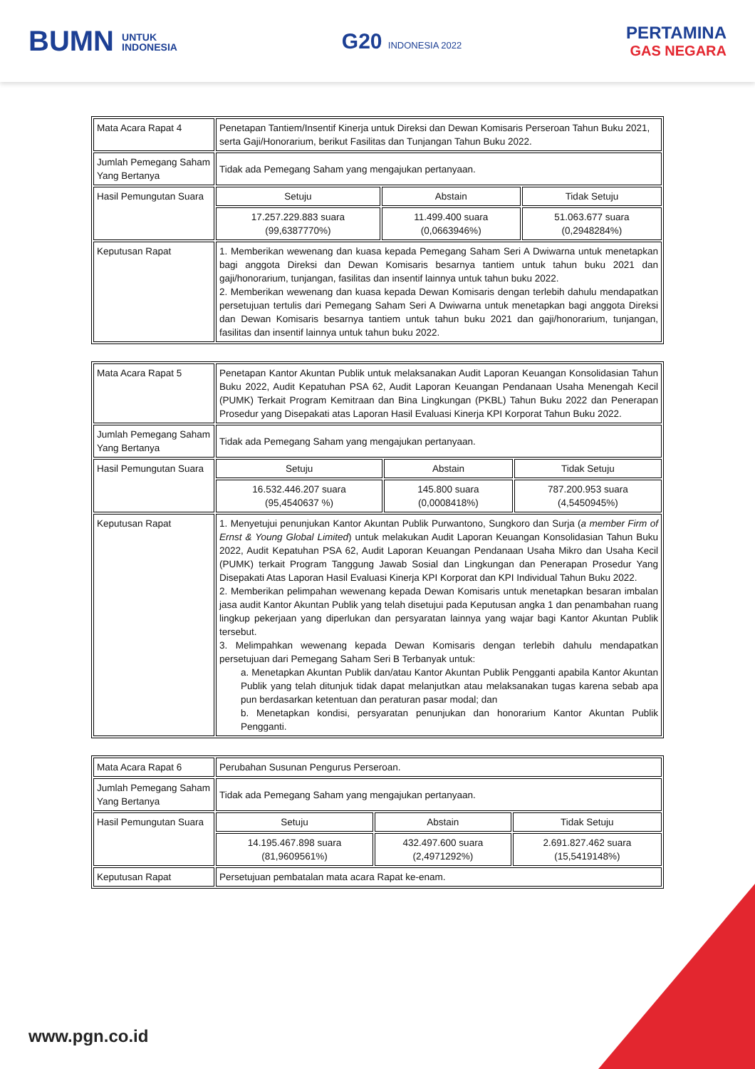BUMN UNTUK
INDONESIA
G20 INDONESIA 2022
PERTAMINA
GAS NEGARA
| Mata Acara Rapat 4 | Penetapan Tantiem/Insentif Kinerja untuk Direksi dan Dewan Komisaris Perseroan Tahun Buku 2021, serta Gaji/Honorarium, berikut Fasilitas dan Tunjangan Tahun Buku 2022. | | |
| Jumlah Pemegang Saham Yang Bertanya | Tidak ada Pemegang Saham yang mengajukan pertanyaan. | | |
| Hasil Pemungutan Suara | Setuju | Abstain | Tidak Setuju |
| | 17.257.229.883 suara (99,6387770%) | 11.499.400 suara (0,0663946%) | 51.063.677 suara (0,2948284%) |
| Keputusan Rapat | 1. Memberikan wewenang dan kuasa kepada Pemegang Saham Seri A Dwiwarna untuk menetapkan bagi anggota Direksi dan Dewan Komisaris besarnya tantiem untuk tahun buku 2021 dan gaji/honorarium, tunjangan, fasilitas dan insentif lainnya untuk tahun buku 2022. 2. Memberikan wewenang dan kuasa kepada Dewan Komisaris dengan terlebih dahulu mendapatkan persetujuan tertulis dari Pemegang Saham Seri A Dwiwarna untuk menetapkan bagi anggota Direksi dan Dewan Komisaris besarnya tantiem untuk tahun buku 2021 dan gaji/honorarium, tunjangan, fasilitas dan insentif lainnya untuk tahun buku 2022. | | |
| Mata Acara Rapat 5 | Penetapan Kantor Akuntan Publik untuk melaksanakan Audit Laporan Keuangan Konsolidasian Tahun Buku 2022, Audit Kepatuhan PSA 62, Audit Laporan Keuangan Pendanaan Usaha Menengah Kecil (PUMK) Terkait Program Kemitraan dan Bina Lingkungan (PKBL) Tahun Buku 2022 dan Penerapan Prosedur yang Disepakati atas Laporan Hasil Evaluasi Kinerja KPI Korporat Tahun Buku 2022. | | |
| Jumlah Pemegang Saham Yang Bertanya | Tidak ada Pemegang Saham yang mengajukan pertanyaan. | | |
| Hasil Pemungutan Suara | Setuju | Abstain | Tidak Setuju |
| | 16.532.446.207 suara (95,4540637 %) | 145.800 suara (0,0008418%) | 787.200.953 suara (4,5450945%) |
| Keputusan Rapat | 1. Menyetujui penunjukan Kantor Akuntan Publik Purwantono, Sungkoro dan Surja ( a member Firm of Ernst & Young Global Limited ) untuk melakukan Audit Laporan Keuangan Konsolidasian Tahun Buku 2022, Audit Kepatuhan PSA 62, Audit Laporan Keuangan Pendanaan Usaha Mikro dan Usaha Kecil (PUMK) terkait Program Tanggung Jawab Sosial dan Lingkungan dan Penerapan Prosedur Yang Disepakati Atas Laporan Hasil Evaluasi Kinerja KPI Korporat dan KPI Individual Tahun Buku 2022. 2. Memberikan pelimpahan wewenang kepada Dewan Komisaris untuk menetapkan besaran imbalan jasa audit Kantor Akuntan Publik yang telah disetujui pada Keputusan angka 1 dan penambahan ruang lingkup pekerjaan yang diperlukan dan persyaratan lainnya yang wajar bagi Kantor Akuntan Publik tersebut. 3. Melimpahkan wewenang kepada Dewan Komisaris dengan terlebih dahulu mendapatkan persetujuan dari Pemegang Saham Seri B Terbanyak untuk: a. Menetapkan Akuntan Publik dan/atau Kantor Akuntan Publik Pengganti apabila Kantor Akuntan Publik yang telah ditunjuk tidak dapat melanjutkan atau melaksanakan tugas karena sebab apa pun berdasarkan ketentuan dan peraturan pasar modal; dan b. Menetapkan kondisi, persyaratan penunjukan dan honorarium Kantor Akuntan Publik Pengganti. | | |
| Mata Acara Rapat 6 | Perubahan Susunan Pengurus Perseroan. | | |
| Jumlah Pemegang Saham Yang Bertanya | Tidak ada Pemegang Saham yang mengajukan pertanyaan. | | |
| Hasil Pemungutan Suara | Setuju | Abstain | Tidak Setuju |
| | 14.195.467.898 suara (81,9609561%) | 432.497.600 suara (2,4971292%) | 2.691.827.462 suara (15,5419148%) |
| Keputusan Rapat | Persetujuan pembatalan mata acara Rapat ke-enam. | | |
www.pgn.co.id